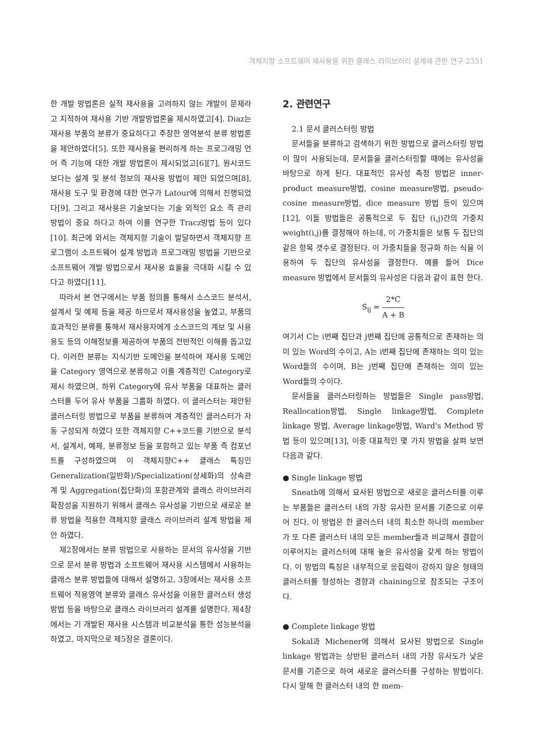객체지향 소프트웨어 재사용을 위한 클래스 라이브러리 설계에 관한 연구 2351
한 개발 방법론은 실적 재사용을 고려하지 않는 개발이 문제라고 지적하여 재사용 기반 개발방법론을 제시하였고[4]. Diaz는 재사용 부품의 분류가 중요하다고 주장한 영역분석 분류 방법론을 제안하였다[5]. 또한 재사용을 편리하게 하는 프로그래밍 언어 즉 기능에 대한 개발 방법론이 제시되었고[6][7], 원시코드보다는 설계 및 분석 정보의 재사용 방법이 제안 되었으며[8], 재사용 도구 및 환경에 대한 연구가 Latour에 의해서 진행되었다[9]. 그리고 재사용은 기술보다는 기술 외적인 요소 즉 관리 방법이 중요 하다고 하여 이를 연구한 Tracz방법 등이 있다[10]. 최근에 와서는 객체지향 기술이 발달하면서 객체지향 프로그램이 소프트웨어 설계 방법과 프로그래밍 방법을 기반으로 소프트웨어 개발 방법으로서 재사용 효율을 극대화 시킬 수 있다고 하였다[11].
따라서 본 연구에서는 부품 정의를 통해서 소스코드 분석서, 설계서 및 예제 등을 제공 하므로서 재사용성을 높였고, 부품의 효과적인 분류를 통해서 재사용자에게 소스코드의 계보 및 사용 용도 등의 이해정보를 제공하여 부품의 전반적인 이해를 돕고있다. 이러한 분류는 지식기반 도메인을 분석하여 재사용 도메인을 Category 영역으로 분류하고 이를 계층적인 Category로 제시 하였으며, 하위 Category에 유사 부품을 대표하는 클러스터를 두어 유사 부품을 그룹화 하였다. 이 클러스터는 제안된 클러스터링 방법으로 부품을 분류하여 계층적인 클러스터가 자동 구성되게 하였다 또한 객체지향 C++코드를 기반으로 분석서, 설계서, 예제, 분류정보 등을 포함하고 있는 부품 즉 컴포넌트를 구성하였으며 이 객체지향C++ 클래스 특징인 Generalization(일반화)/Specialization(상세화)의 상속관계 및 Aggregation(집단화)의 포함관계와 클래스 라이브러리 확장성을 지원하기 위해서 클래스 유사성을 기반으로 새로운 분류 방법을 적용한 객체지향 클래스 라이브러리 설계 방법을 제안 하였다.
제2장에서는 분류 방법으로 사용하는 문서의 유사성을 기반으로 문서 분류 방법과 소프트웨어 재사용 시스템에서 사용하는 클래스 분류 방법들에 대해서 설명하고, 3장에서는 재사용 소프트웨어 적용영역 분류와 클래스 유사성을 이용한 클러스터 생성방법 등을 바탕으로 클래스 라이브러리 설계를 설명한다. 제4장에서는 기 개발된 재사용 시스템과 비교분석을 통한 성능분석을 하였고, 마지막으로 제5장은 결론이다.
2. 관련연구
2.1 문서 클러스터링 방법
문서들을 분류하고 검색하기 위한 방법으로 클러스터링 방법이 많이 사용되는데, 문서들을 클러스터링할 때에는 유사성을 바탕으로 하게 된다. 대표적인 유사성 측정 방법은 inner-product measure방법, cosine measure방법, pseudo-cosine measure방법, dice measure 방법 등이 있으며[12], 이들 방법들은 공통적으로 두 집단 (i,j)간의 가중치 weight(i,j)를 결정해야 하는데, 이 가중치들은 보통 두 집단의 같은 항목 갯수로 결정된다. 이 가중치들을 정규화 하는 식을 이용하여 두 집단의 유사성을 결정한다. 예를 들어 Dice measure 방법에서 문서들의 유사성은 다음과 같이 표현 한다.
S<sub>ij</sub> = 2*C A + B
여기서 C는 i번째 집단과 j번째 집단에 공통적으로 존재하는 의미 있는 Word의 수이고, A는 i번째 집단에 존재하는 의미 있는 Word들의 수이며, B는 j번째 집단에 존재하는 의미 있는 Word들의 수이다.
문서들을 클러스터링하는 방법들은 Single pass방법, Reallocation방법, Single linkage방법, Complete linkage 방법, Average linkage방법, Ward's Method 방법 등이 있으며[13], 이중 대표적인 몇 가지 방법을 살펴 보면 다음과 같다.
● Single linkage 방법
Sneath에 의해서 묘사된 방법으로 새로운 클러스터를 이루는 부품들은 클러스터 내의 가장 유사한 문서를 기준으로 이루어 진다. 이 방법은 한 클러스터 내의 최소한 하나의 member가 또 다른 클러스터 내의 모든 member들과 비교해서 결합이 이루어지는 클러스터에 대해 높은 유사성을 갖게 하는 방법이다. 이 방법의 특징은 내부적으로 응집력이 강하지 않은 형태의 클러스터를 형성하는 경향과 chaining으로 참조되는 구조이다.
● Complete linkage 방법
Sokal과 Michener에 의해서 묘사된 방법으로 Single linkage 방법과는 상반된 클러스터 내의 가장 유사도가 낮은 문서를 기준으로 하여 새로운 클러스터를 구성하는 방법이다. 다시 말해 한 클러스터 내의 한 mem-